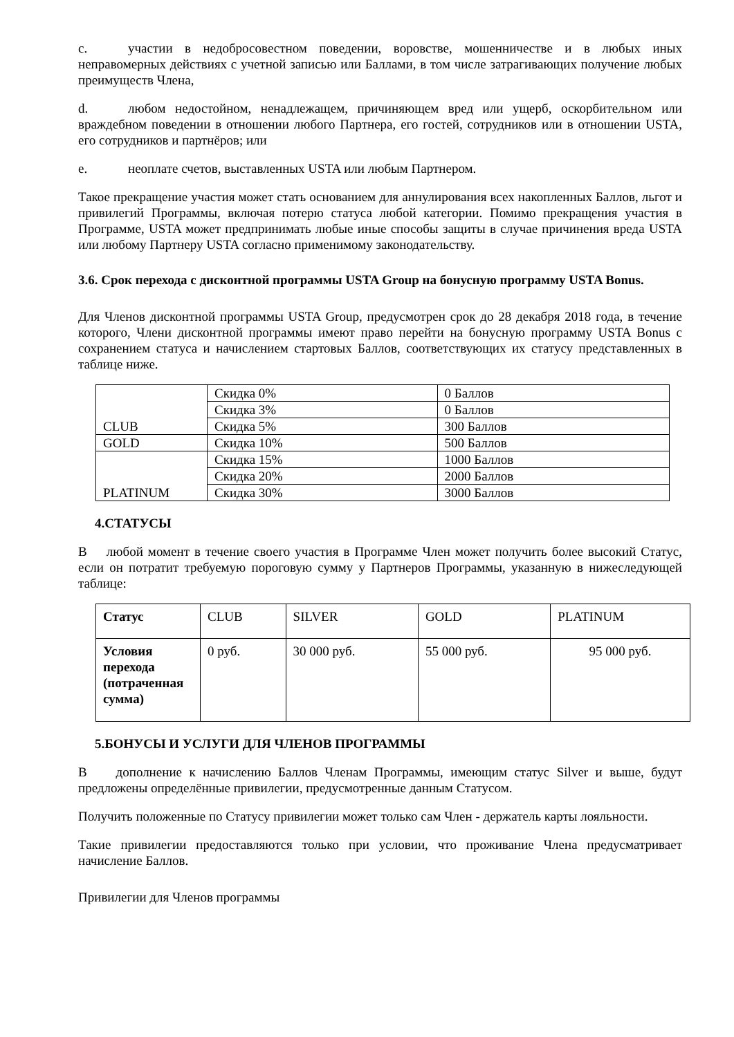c. участии в недобросовестном поведении, воровстве, мошенничестве и в любых иных неправомерных действиях с учетной записью или Баллами, в том числе затрагивающих получение любых преимуществ Члена,
d. любом недостойном, ненадлежащем, причиняющем вред или ущерб, оскорбительном или враждебном поведении в отношении любого Партнера, его гостей, сотрудников или в отношении USTA, его сотрудников и партнёров; или
e. неоплате счетов, выставленных USTA или любым Партнером.
Такое прекращение участия может стать основанием для аннулирования всех накопленных Баллов, льгот и привилегий Программы, включая потерю статуса любой категории. Помимо прекращения участия в Программе, USTA может предпринимать любые иные способы защиты в случае причинения вреда USTA или любому Партнеру USTA согласно применимому законодательству.
3.6. Срок перехода с дисконтной программы USTA Group на бонусную программу USTA Bonus.
Для Членов дисконтной программы USTA Group, предусмотрен срок до 28 декабря 2018 года, в течение которого, Члени дисконтной программы имеют право перейти на бонусную программу USTA Bonus с сохранением статуса и начислением стартовых Баллов, соответствующих их статусу представленных в таблице ниже.
| CLUB | Скидка 0% | 0 Баллов |
| | Скидка 3% | 0 Баллов |
| | Скидка 5% | 300 Баллов |
| GOLD | Скидка 10% | 500 Баллов |
| PLATINUM | Скидка 15% | 1000 Баллов |
| | Скидка 20% | 2000 Баллов |
| | Скидка 30% | 3000 Баллов |
4.СТАТУСЫ
В любой момент в течение своего участия в Программе Член может получить более высокий Статус, если он потратит требуемую пороговую сумму у Партнеров Программы, указанную в нижеследующей таблице:
| Статус | CLUB | SILVER | GOLD | PLATINUM |
| Условия перехода (потраченная сумма) | 0 руб. | 30 000 руб. | 55 000 руб. | 95 000 руб. |
5.БОНУСЫ И УСЛУГИ ДЛЯ ЧЛЕНОВ ПРОГРАММЫ
В дополнение к начислению Баллов Членам Программы, имеющим статус Silver и выше, будут предложены определённые привилегии, предусмотренные данным Статусом.
Получить положенные по Статусу привилегии может только сам Член - держатель карты лояльности.
Такие привилегии предоставляются только при условии, что проживание Члена предусматривает начисление Баллов.
Привилегии для Членов программы